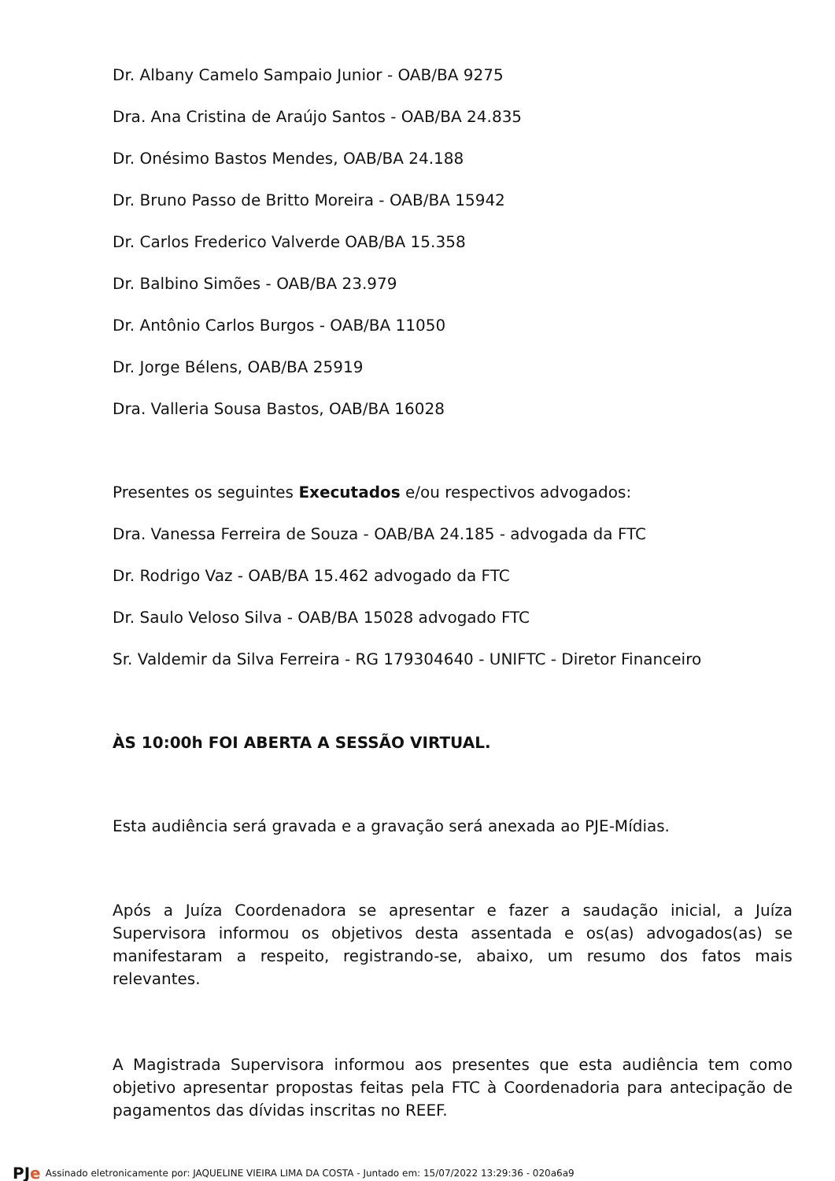Dr. Albany Camelo Sampaio Junior - OAB/BA 9275
Dra. Ana Cristina de Araújo Santos - OAB/BA 24.835
Dr. Onésimo Bastos Mendes, OAB/BA 24.188
Dr. Bruno Passo de Britto Moreira - OAB/BA 15942
Dr. Carlos Frederico Valverde OAB/BA 15.358
Dr. Balbino Simões - OAB/BA 23.979
Dr. Antônio Carlos Burgos - OAB/BA 11050
Dr. Jorge Bélens, OAB/BA 25919
Dra. Valleria Sousa Bastos, OAB/BA 16028
Presentes os seguintes Executados e/ou respectivos advogados:
Dra. Vanessa Ferreira de Souza - OAB/BA 24.185 - advogada da FTC
Dr. Rodrigo Vaz - OAB/BA 15.462 advogado da FTC
Dr. Saulo Veloso Silva - OAB/BA 15028 advogado FTC
Sr. Valdemir da Silva Ferreira - RG 179304640 - UNIFTC - Diretor Financeiro
ÀS 10:00h FOI ABERTA A SESSÃO VIRTUAL.
Esta audiência será gravada e a gravação será anexada ao PJE-Mídias.
Após a Juíza Coordenadora se apresentar e fazer a saudação inicial, a Juíza Supervisora informou os objetivos desta assentada e os(as) advogados(as) se manifestaram a respeito, registrando-se, abaixo, um resumo dos fatos mais relevantes.
A Magistrada Supervisora informou aos presentes que esta audiência tem como objetivo apresentar propostas feitas pela FTC à Coordenadoria para antecipação de pagamentos das dívidas inscritas no REEF.
PJe Assinado eletronicamente por: JAQUELINE VIEIRA LIMA DA COSTA - Juntado em: 15/07/2022 13:29:36 - 020a6a9